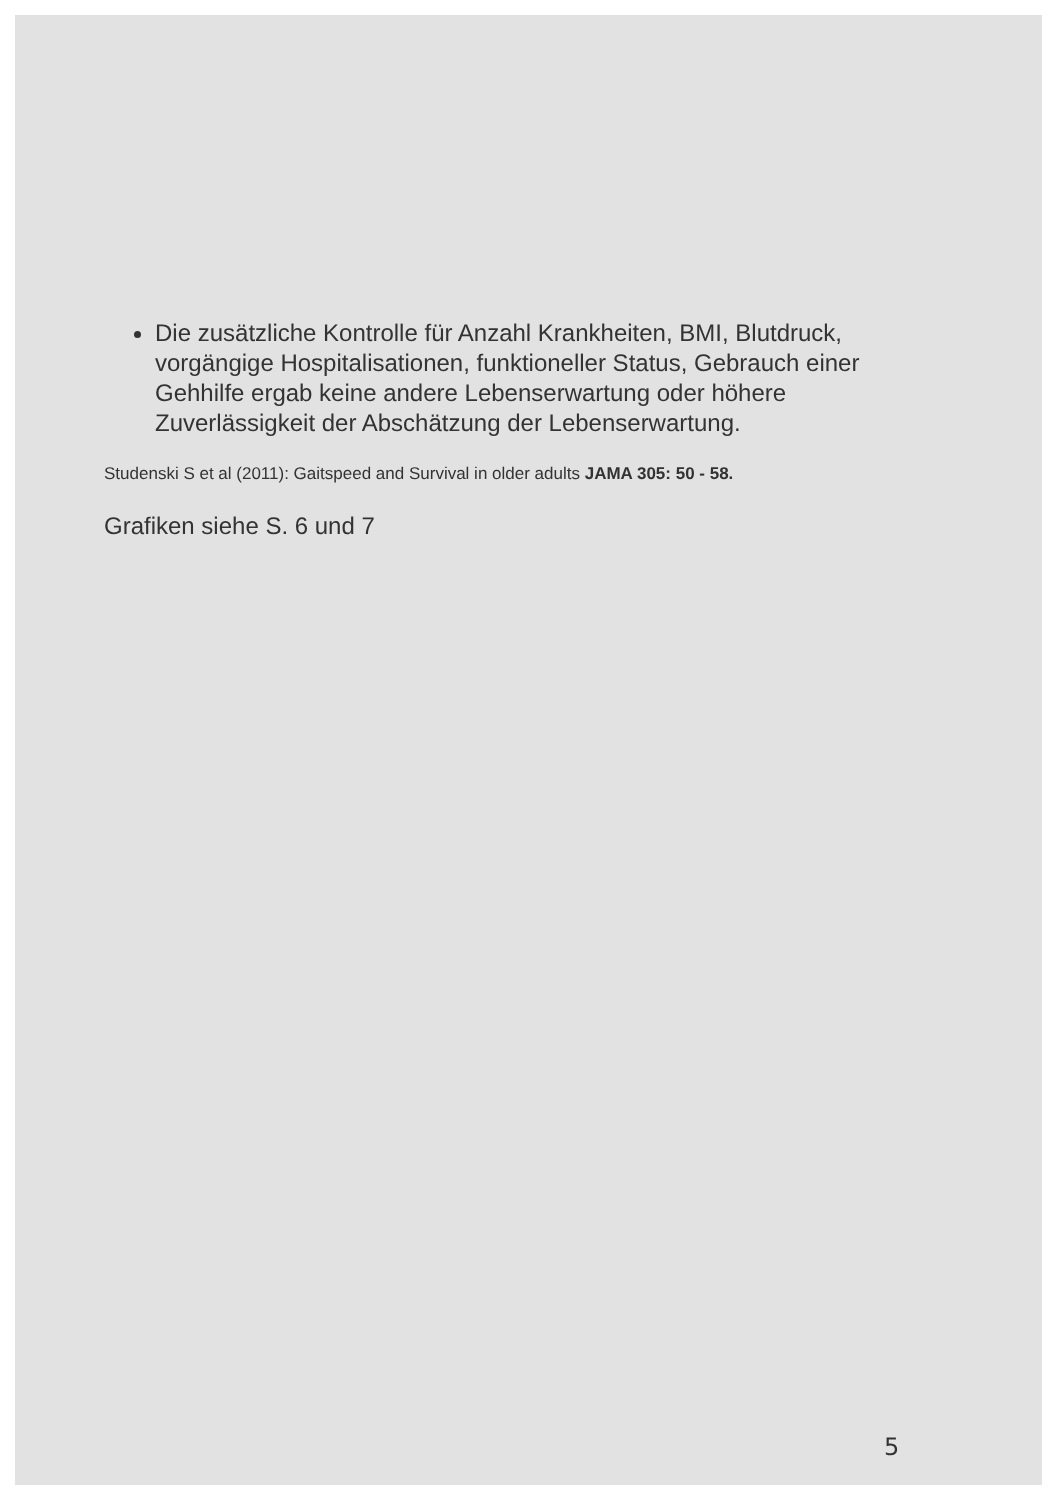Die zusätzliche Kontrolle für Anzahl Krankheiten, BMI, Blutdruck, vorgängige Hospitalisationen, funktioneller Status, Gebrauch einer Gehhilfe ergab keine andere Lebenserwartung oder höhere Zuverlässigkeit der Abschätzung der Lebenserwartung.
Studenski S et al (2011): Gaitspeed and Survival in older adults JAMA 305: 50 - 58.
Grafiken siehe S. 6 und 7
5